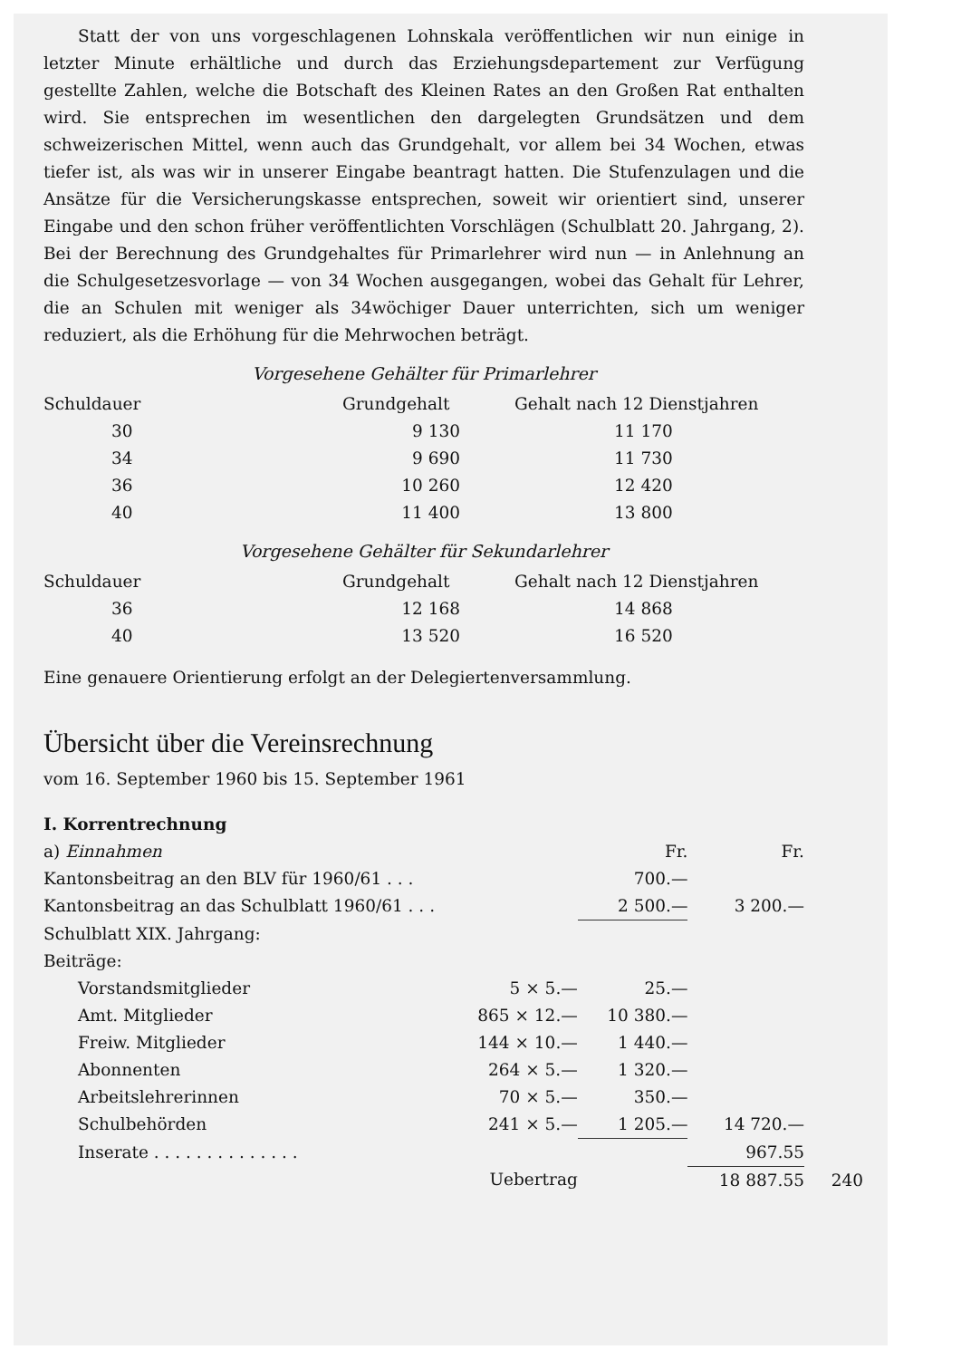Statt der von uns vorgeschlagenen Lohnskala veröffentlichen wir nun einige in letzter Minute erhältliche und durch das Erziehungsdepartement zur Verfügung gestellte Zahlen, welche die Botschaft des Kleinen Rates an den Großen Rat enthalten wird. Sie entsprechen im wesentlichen den dargelegten Grundsätzen und dem schweizerischen Mittel, wenn auch das Grundgehalt, vor allem bei 34 Wochen, etwas tiefer ist, als was wir in unserer Eingabe beantragt hatten. Die Stufenzulagen und die Ansätze für die Versicherungskasse entsprechen, soweit wir orientiert sind, unserer Eingabe und den schon früher veröffentlichten Vorschlägen (Schulblatt 20. Jahrgang, 2). Bei der Berechnung des Grundgehaltes für Primarlehrer wird nun — in Anlehnung an die Schulgesetzesvorlage — von 34 Wochen ausgegangen, wobei das Gehalt für Lehrer, die an Schulen mit weniger als 34wöchiger Dauer unterrichten, sich um weniger reduziert, als die Erhöhung für die Mehrwochen beträgt.
Vorgesehene Gehälter für Primarlehrer
| Schuldauer | Grundgehalt | Gehalt nach 12 Dienstjahren |
| --- | --- | --- |
| 30 | 9 130 | 11 170 |
| 34 | 9 690 | 11 730 |
| 36 | 10 260 | 12 420 |
| 40 | 11 400 | 13 800 |
Vorgesehene Gehälter für Sekundarlehrer
| Schuldauer | Grundgehalt | Gehalt nach 12 Dienstjahren |
| --- | --- | --- |
| 36 | 12 168 | 14 868 |
| 40 | 13 520 | 16 520 |
Eine genauere Orientierung erfolgt an der Delegiertenversammlung.
Übersicht über die Vereinsrechnung
vom 16. September 1960 bis 15. September 1961
I. Korrentrechnung
| a) Einnahmen | | Fr. | Fr. |
| Kantonsbeitrag an den BLV für 1960/61 . . . | | 700.— | |
| Kantonsbeitrag an das Schulblatt 1960/61 . . . | | 2 500.— | 3 200.— |
| Schulblatt XIX. Jahrgang: | | | |
| Beiträge: | | | |
| Vorstandsmitglieder | 5 × 5.— | 25.— | |
| Amt. Mitglieder | 865 × 12.— | 10 380.— | |
| Freiw. Mitglieder | 144 × 10.— | 1 440.— | |
| Abonnenten | 264 × 5.— | 1 320.— | |
| Arbeitslehrerinnen | 70 × 5.— | 350.— | |
| Schulbehörden | 241 × 5.— | 1 205.— | 14 720.— |
| Inserate . . . . . . . . . . . . . . | | | 967.55 |
| | Uebertrag | | 18 887.55 |
240